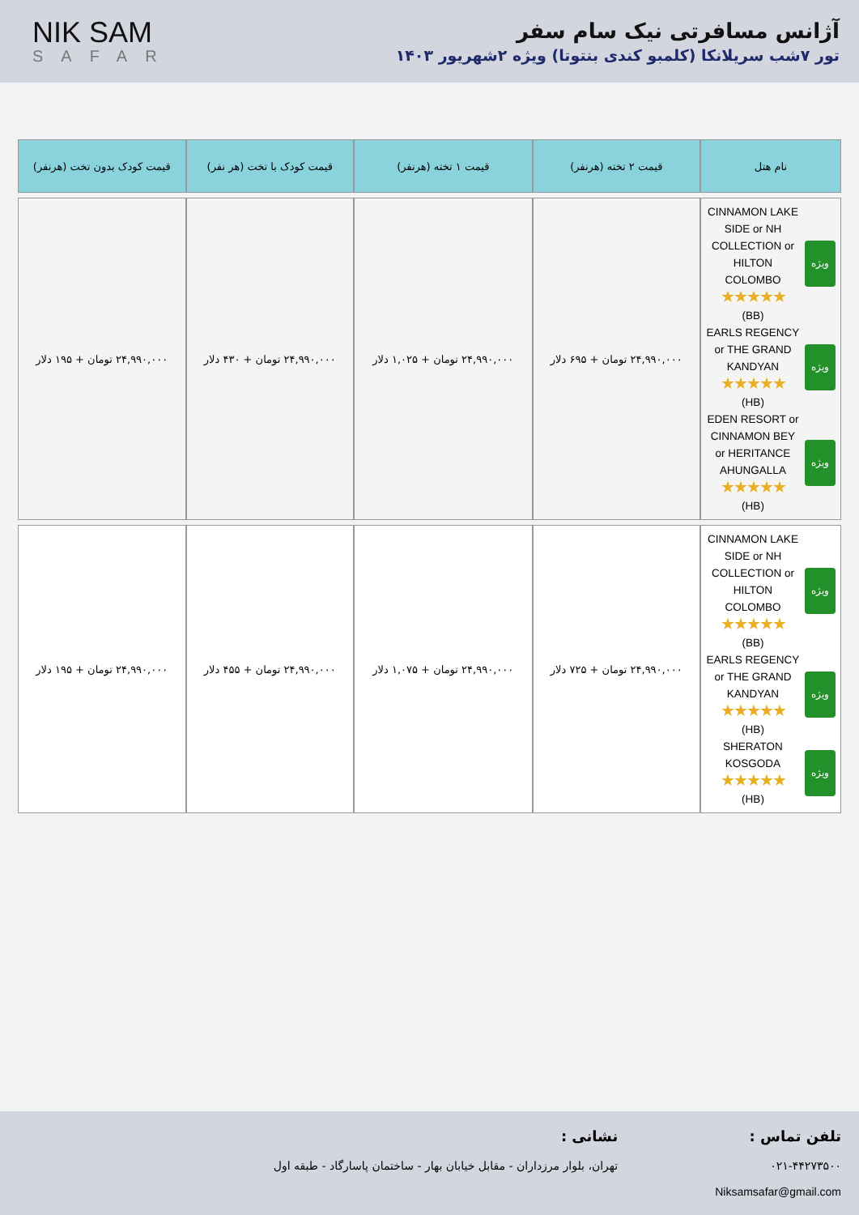آژانس مسافرتی نیک سام سفر
تور ۷شب سریلانکا (کلمبو کندی بنتوتا) ویژه ۲شهریور ۱۴۰۳
NIK SAM
SAFAR
| نام هتل | قیمت ۲ تخته (هرنفر) | قیمت ۱ تخته (هرنفر) | قیمت کودک با تخت (هر نفر) | قیمت کودک بدون تخت (هرنفر) |
| --- | --- | --- | --- | --- |
| ویژه CINNAMON LAKE SIDE or NH COLLECTION or HILTON COLOMBO ★★★★★ (BB) ویژه EARLS REGENCY or THE GRAND KANDYAN ★★★★★ (HB) ویژه EDEN RESORT or CINNAMON BEY or HERITANCE AHUNGALLA ★★★★★ (HB) | ۲۴,۹۹۰,۰۰۰ تومان + ۶۹۵ دلار | ۲۴,۹۹۰,۰۰۰ تومان + ۱,۰۲۵ دلار | ۲۴,۹۹۰,۰۰۰ تومان + ۴۳۰ دلار | ۲۴,۹۹۰,۰۰۰ تومان + ۱۹۵ دلار |
| ویژه CINNAMON LAKE SIDE or NH COLLECTION or HILTON COLOMBO ★★★★★ (BB) ویژه EARLS REGENCY or THE GRAND KANDYAN ★★★★★ (HB) ویژه SHERATON KOSGODA ★★★★★ (HB) | ۲۴,۹۹۰,۰۰۰ تومان + ۷۲۵ دلار | ۲۴,۹۹۰,۰۰۰ تومان + ۱,۰۷۵ دلار | ۲۴,۹۹۰,۰۰۰ تومان + ۴۵۵ دلار | ۲۴,۹۹۰,۰۰۰ تومان + ۱۹۵ دلار |
تلفن تماس :
۰۲۱-۴۴۲۷۳۵۰۰
Niksamsafar@gmail.com
نشانی :
تهران، بلوار مرزداران - مقابل خیابان بهار - ساختمان پاسارگاد - طبقه اول